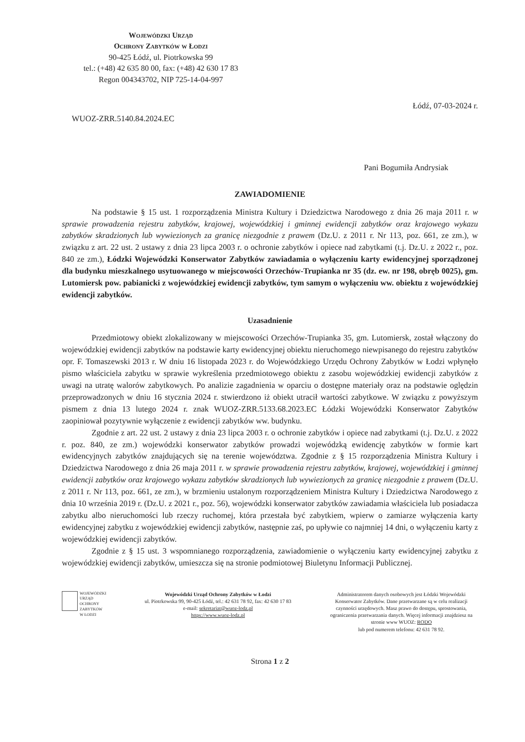Wojewódzki Urząd
Ochrony Zabytków w Łodzi
90-425 Łódź, ul. Piotrkowska 99
tel.: (+48) 42 635 80 00, fax: (+48) 42 630 17 83
Regon 004343702, NIP 725-14-04-997
Łódź, 07-03-2024 r.
WUOZ-ZRR.5140.84.2024.EC
Pani Bogumiła Andrysiak
ZAWIADOMIENIE
Na podstawie § 15 ust. 1 rozporządzenia Ministra Kultury i Dziedzictwa Narodowego z dnia 26 maja 2011 r. w sprawie prowadzenia rejestru zabytków, krajowej, wojewódzkiej i gminnej ewidencji zabytków oraz krajowego wykazu zabytków skradzionych lub wywiezionych za granicę niezgodnie z prawem (Dz.U. z 2011 r. Nr 113, poz. 661, ze zm.), w związku z art. 22 ust. 2 ustawy z dnia 23 lipca 2003 r. o ochronie zabytków i opiece nad zabytkami (t.j. Dz.U. z 2022 r., poz. 840 ze zm.), Łódzki Wojewódzki Konserwator Zabytków zawiadamia o wyłączeniu karty ewidencyjnej sporządzonej dla budynku mieszkalnego usytuowanego w miejscowości Orzechów-Trupianka nr 35 (dz. ew. nr 198, obręb 0025), gm. Lutomiersk pow. pabianicki z wojewódzkiej ewidencji zabytków, tym samym o wyłączeniu ww. obiektu z wojewódzkiej ewidencji zabytków.
Uzasadnienie
Przedmiotowy obiekt zlokalizowany w miejscowości Orzechów-Trupianka 35, gm. Lutomiersk, został włączony do wojewódzkiej ewidencji zabytków na podstawie karty ewidencyjnej obiektu nieruchomego niewpisanego do rejestru zabytków opr. F. Tomaszewski 2013 r. W dniu 16 listopada 2023 r. do Wojewódzkiego Urzędu Ochrony Zabytków w Łodzi wpłynęło pismo właściciela zabytku w sprawie wykreślenia przedmiotowego obiektu z zasobu wojewódzkiej ewidencji zabytków z uwagi na utratę walorów zabytkowych. Po analizie zagadnienia w oparciu o dostępne materiały oraz na podstawie oględzin przeprowadzonych w dniu 16 stycznia 2024 r. stwierdzono iż obiekt utracił wartości zabytkowe. W związku z powyższym pismem z dnia 13 lutego 2024 r. znak WUOZ-ZRR.5133.68.2023.EC Łódzki Wojewódzki Konserwator Zabytków zaopiniował pozytywnie wyłączenie z ewidencji zabytków ww. budynku.
Zgodnie z art. 22 ust. 2 ustawy z dnia 23 lipca 2003 r. o ochronie zabytków i opiece nad zabytkami (t.j. Dz.U. z 2022 r. poz. 840, ze zm.) wojewódzki konserwator zabytków prowadzi wojewódzką ewidencję zabytków w formie kart ewidencyjnych zabytków znajdujących się na terenie województwa. Zgodnie z § 15 rozporządzenia Ministra Kultury i Dziedzictwa Narodowego z dnia 26 maja 2011 r. w sprawie prowadzenia rejestru zabytków, krajowej, wojewódzkiej i gminnej ewidencji zabytków oraz krajowego wykazu zabytków skradzionych lub wywiezionych za granicę niezgodnie z prawem (Dz.U. z 2011 r. Nr 113, poz. 661, ze zm.), w brzmieniu ustalonym rozporządzeniem Ministra Kultury i Dziedzictwa Narodowego z dnia 10 września 2019 r. (Dz.U. z 2021 r., poz. 56), wojewódzki konserwator zabytków zawiadamia właściciela lub posiadacza zabytku albo nieruchomości lub rzeczy ruchomej, która przestała być zabytkiem, wpierw o zamiarze wyłączenia karty ewidencyjnej zabytku z wojewódzkiej ewidencji zabytków, następnie zaś, po upływie co najmniej 14 dni, o wyłączeniu karty z wojewódzkiej ewidencji zabytków.
Zgodnie z § 15 ust. 3 wspomnianego rozporządzenia, zawiadomienie o wyłączeniu karty ewidencyjnej zabytku z wojewódzkiej ewidencji zabytków, umieszcza się na stronie podmiotowej Biuletynu Informacji Publicznej.
WOJEWÓDZKI
URZĄD
OCHRONY
ZABYTKÓW
W ŁODZI
Wojewódzki Urząd Ochrony Zabytków w Łodzi
ul. Piotrkowska 99, 90-425 Łódź, tel.: 42 631 78 92, fax: 42 630 17 83
e-mail: sekretariat@wuoz-lodz.pl
https://www.wuoz-lodz.pl
Administratorem danych osobowych jest Łódzki Wojewódzki Konserwator Zabytków. Dane przetwarzane są w celu realizacji czynności urzędowych. Masz prawo do dostępu, sprostowania, ograniczenia przetwarzania danych. Więcej informacji znajdziesz na stronie www WUOZ: RODO
lub pod numerem telefonu: 42 631 78 92.
Strona 1 z 2